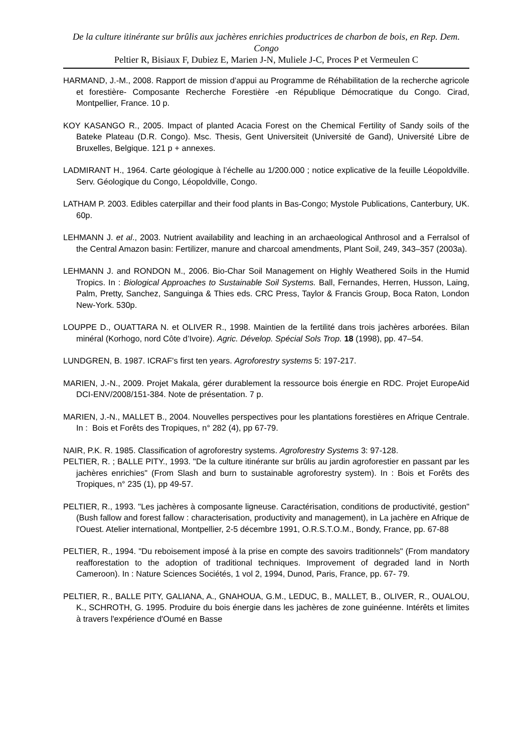De la culture itinérante sur brûlis aux jachères enrichies productrices de charbon de bois, en Rep. Dem. Congo
Peltier R, Bisiaux F, Dubiez E, Marien J-N, Muliele J-C, Proces P et Vermeulen C
HARMAND, J.-M., 2008. Rapport de mission d’appui au Programme de Réhabilitation de la recherche agricole et forestière- Composante Recherche Forestière -en République Démocratique du Congo. Cirad, Montpellier, France. 10 p.
KOY KASANGO R., 2005. Impact of planted Acacia Forest on the Chemical Fertility of Sandy soils of the Bateke Plateau (D.R. Congo). Msc. Thesis, Gent Universiteit (Université de Gand), Université Libre de Bruxelles, Belgique. 121 p + annexes.
LADMIRANT H., 1964. Carte géologique à l’échelle au 1/200.000 ; notice explicative de la feuille Léopoldville. Serv. Géologique du Congo, Léopoldville, Congo.
LATHAM P. 2003. Edibles caterpillar and their food plants in Bas-Congo; Mystole Publications, Canterbury, UK. 60p.
LEHMANN J. et al., 2003. Nutrient availability and leaching in an archaeological Anthrosol and a Ferralsol of the Central Amazon basin: Fertilizer, manure and charcoal amendments, Plant Soil, 249, 343–357 (2003a).
LEHMANN J. and RONDON M., 2006. Bio-Char Soil Management on Highly Weathered Soils in the Humid Tropics. In : Biological Approaches to Sustainable Soil Systems. Ball, Fernandes, Herren, Husson, Laing, Palm, Pretty, Sanchez, Sanguinga & Thies eds. CRC Press, Taylor & Francis Group, Boca Raton, London New-York. 530p.
LOUPPE D., OUATTARA N. et OLIVER R., 1998. Maintien de la fertilité dans trois jachères arborées. Bilan minéral (Korhogo, nord Côte d’Ivoire). Agric. Dévelop. Spécial Sols Trop. 18 (1998), pp. 47–54.
LUNDGREN, B. 1987. ICRAF's first ten years. Agroforestry systems 5: 197-217.
MARIEN, J.-N., 2009. Projet Makala, gérer durablement la ressource bois énergie en RDC. Projet EuropeAid DCI-ENV/2008/151-384. Note de présentation. 7 p.
MARIEN, J.-N., MALLET B., 2004. Nouvelles perspectives pour les plantations forestières en Afrique Centrale. In : Bois et Forêts des Tropiques, n° 282 (4), pp 67-79.
NAIR, P.K. R. 1985. Classification of agroforestry systems. Agroforestry Systems 3: 97-128.
PELTIER, R. ; BALLE PITY., 1993. "De la culture itinérante sur brûlis au jardin agroforestier en passant par les jachères enrichies" (From Slash and burn to sustainable agroforestry system). In : Bois et Forêts des Tropiques, n° 235 (1), pp 49-57.
PELTIER, R., 1993. "Les jachères à composante ligneuse. Caractérisation, conditions de productivité, gestion" (Bush fallow and forest fallow : characterisation, productivity and management), in La jachère en Afrique de l'Ouest. Atelier international, Montpellier, 2-5 décembre 1991, O.R.S.T.O.M., Bondy, France, pp. 67-88
PELTIER, R., 1994. "Du reboisement imposé à la prise en compte des savoirs traditionnels" (From mandatory reafforestation to the adoption of traditional techniques. Improvement of degraded land in North Cameroon). In : Nature Sciences Sociétés, 1 vol 2, 1994, Dunod, Paris, France, pp. 67- 79.
PELTIER, R., BALLE PITY, GALIANA, A., GNAHOUA, G.M., LEDUC, B., MALLET, B., OLIVER, R., OUALOU, K., SCHROTH, G. 1995. Produire du bois énergie dans les jachères de zone guinéenne. Intérêts et limites à travers l'expérience d'Oumé en Basse